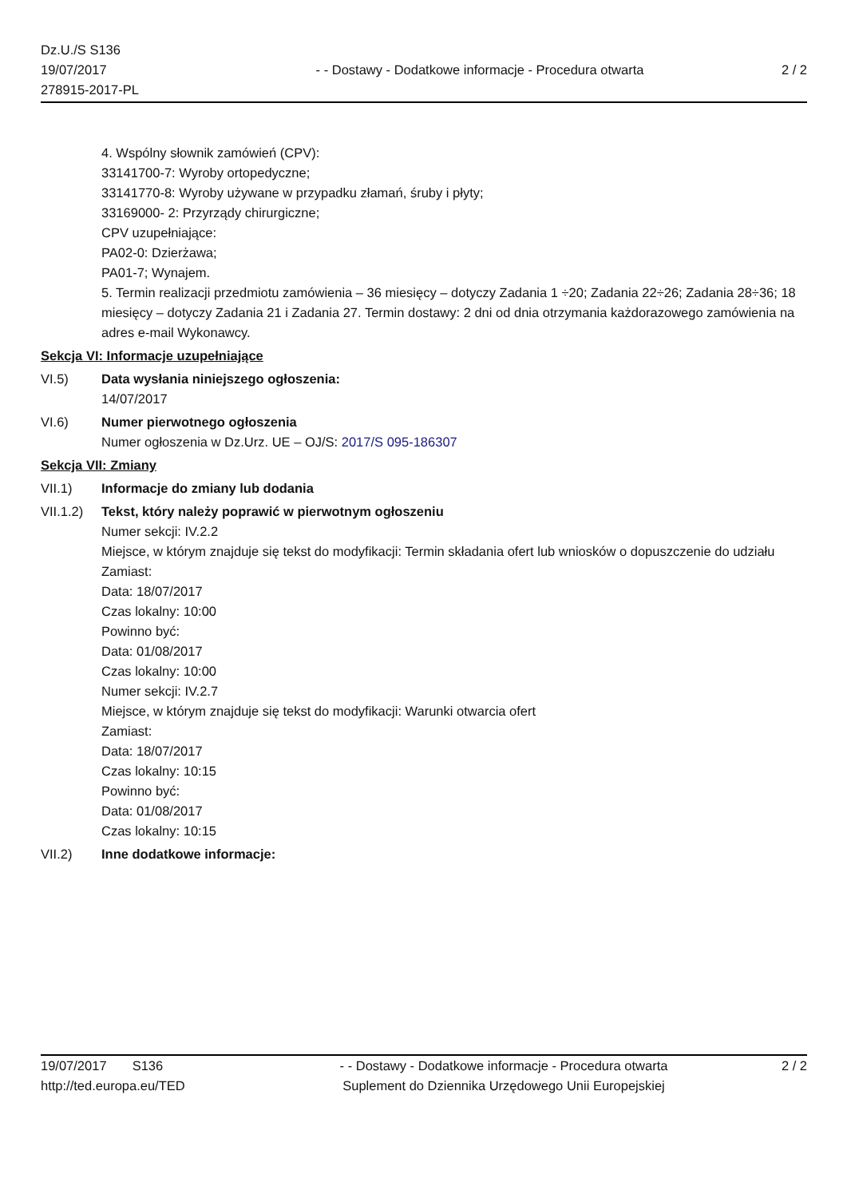Dz.U./S S136
19/07/2017
278915-2017-PL
- - Dostawy - Dodatkowe informacje - Procedura otwarta
2 / 2
4. Wspólny słownik zamówień (CPV):
33141700-7: Wyroby ortopedyczne;
33141770-8: Wyroby używane w przypadku złamań, śruby i płyty;
33169000- 2: Przyrządy chirurgiczne;
CPV uzupełniające:
PA02-0: Dzierżawa;
PA01-7; Wynajem.
5. Termin realizacji przedmiotu zamówienia – 36 miesięcy – dotyczy Zadania 1 ÷20; Zadania 22÷26; Zadania 28÷36; 18 miesięcy – dotyczy Zadania 21 i Zadania 27. Termin dostawy: 2 dni od dnia otrzymania każdorazowego zamówienia na adres e-mail Wykonawcy.
Sekcja VI: Informacje uzupełniające
VI.5) Data wysłania niniejszego ogłoszenia:
14/07/2017
VI.6) Numer pierwotnego ogłoszenia
Numer ogłoszenia w Dz.Urz. UE – OJ/S: 2017/S 095-186307
Sekcja VII: Zmiany
VII.1) Informacje do zmiany lub dodania
VII.1.2)
Tekst, który należy poprawić w pierwotnym ogłoszeniu
Numer sekcji: IV.2.2
Miejsce, w którym znajduje się tekst do modyfikacji: Termin składania ofert lub wniosków o dopuszczenie do udziału
Zamiast:
Data: 18/07/2017
Czas lokalny: 10:00
Powinno być:
Data: 01/08/2017
Czas lokalny: 10:00
Numer sekcji: IV.2.7
Miejsce, w którym znajduje się tekst do modyfikacji: Warunki otwarcia ofert
Zamiast:
Data: 18/07/2017
Czas lokalny: 10:15
Powinno być:
Data: 01/08/2017
Czas lokalny: 10:15
VII.2) Inne dodatkowe informacje:
19/07/2017 S136
http://ted.europa.eu/TED
- - Dostawy - Dodatkowe informacje - Procedura otwarta
Suplement do Dziennika Urzędowego Unii Europejskiej
2 / 2